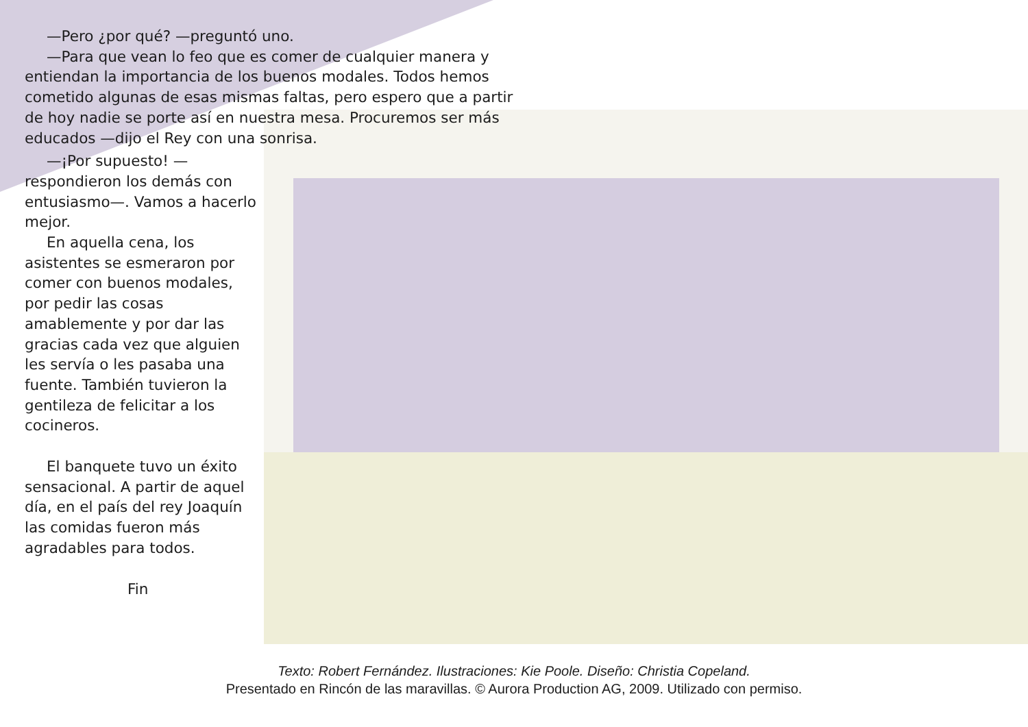—Pero ¿por qué? —preguntó uno.
—Para que vean lo feo que es comer de cualquier manera y entiendan la importancia de los buenos modales. Todos hemos cometido algunas de esas mismas faltas, pero espero que a partir de hoy nadie se porte así en nuestra mesa. Procuremos ser más educados —dijo el Rey con una sonrisa.
—¡Por supuesto! —respondieron los demás con entusiasmo—. Vamos a hacerlo mejor.
En aquella cena, los asistentes se esmeraron por comer con buenos modales, por pedir las cosas amablemente y por dar las gracias cada vez que alguien les servía o les pasaba una fuente. También tuvieron la gentileza de felicitar a los cocineros.
El banquete tuvo un éxito sensacional. A partir de aquel día, en el país del rey Joaquín las comidas fueron más agradables para todos.
Fin
Texto: Robert Fernández. Ilustraciones: Kie Poole. Diseño: Christia Copeland.
Presentado en Rincón de las maravillas. © Aurora Production AG, 2009. Utilizado con permiso.